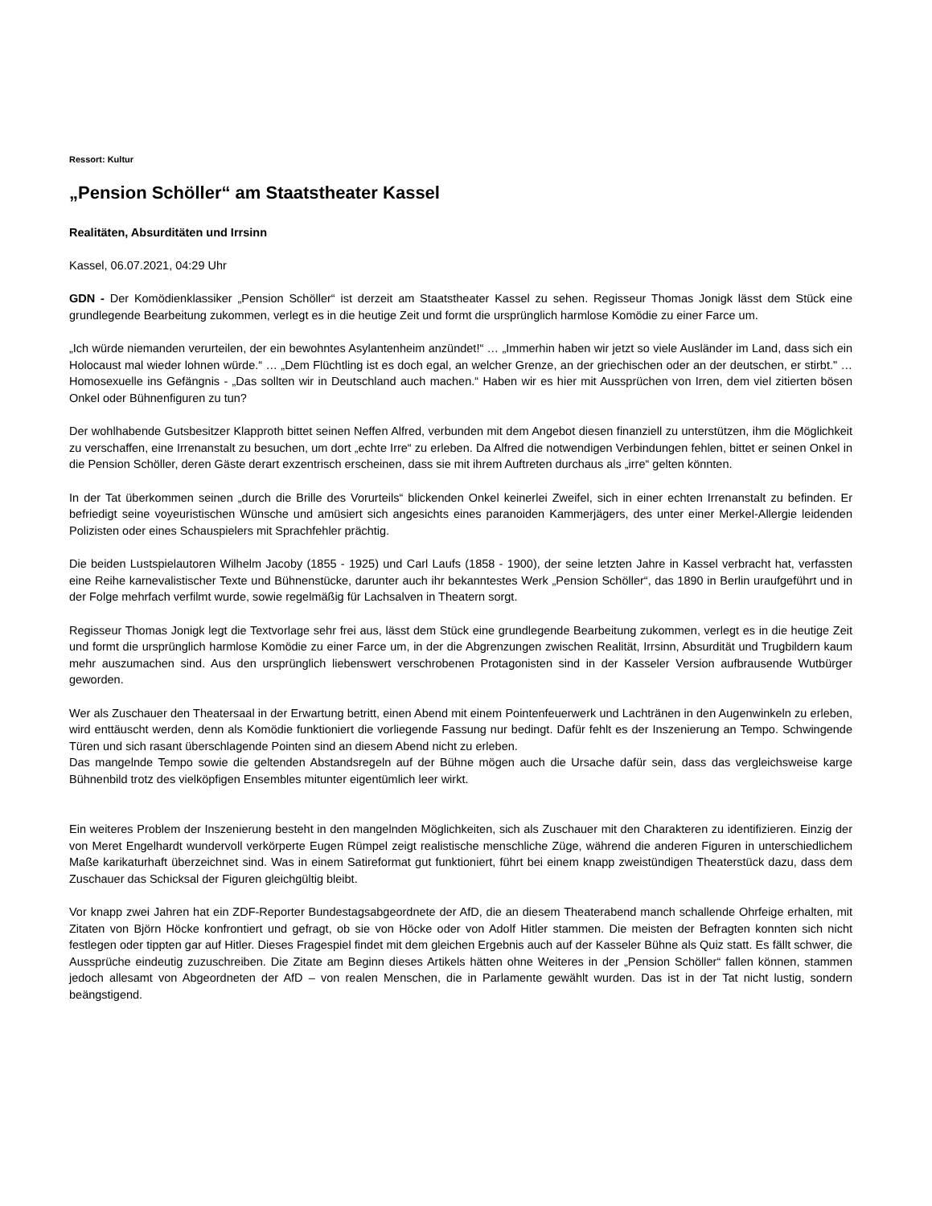Ressort: Kultur
„Pension Schöller“ am Staatstheater Kassel
Realitäten, Absurditäten und Irrsinn
Kassel, 06.07.2021, 04:29 Uhr
GDN - Der Komödienklassiker „Pension Schöller“ ist derzeit am Staatstheater Kassel zu sehen. Regisseur Thomas Jonigk lässt dem Stück eine grundlegende Bearbeitung zukommen, verlegt es in die heutige Zeit und formt die ursprünglich harmlose Komödie zu einer Farce um.
„Ich würde niemanden verurteilen, der ein bewohntes Asylantenheim anzündet!“ … „Immerhin haben wir jetzt so viele Ausländer im Land, dass sich ein Holocaust mal wieder lohnen würde.“ … „Dem Flüchtling ist es doch egal, an welcher Grenze, an der griechischen oder an der deutschen, er stirbt." … Homosexuelle ins Gefängnis - „Das sollten wir in Deutschland auch machen.“ Haben wir es hier mit Aussprüchen von Irren, dem viel zitierten bösen Onkel oder Bühnenfiguren zu tun?
Der wohlhabende Gutsbesitzer Klapproth bittet seinen Neffen Alfred, verbunden mit dem Angebot diesen finanziell zu unterstützen, ihm die Möglichkeit zu verschaffen, eine Irrenanstalt zu besuchen, um dort „echte Irre“ zu erleben. Da Alfred die notwendigen Verbindungen fehlen, bittet er seinen Onkel in die Pension Schöller, deren Gäste derart exzentrisch erscheinen, dass sie mit ihrem Auftreten durchaus als „irre“ gelten könnten.
In der Tat überkommen seinen „durch die Brille des Vorurteils“ blickenden Onkel keinerlei Zweifel, sich in einer echten Irrenanstalt zu befinden. Er befriedigt seine voyeuristischen Wünsche und amüsiert sich angesichts eines paranoiden Kammerjägers, des unter einer Merkel-Allergie leidenden Polizisten oder eines Schauspielers mit Sprachfehler prächtig.
Die beiden Lustspielautoren Wilhelm Jacoby (1855 - 1925) und Carl Laufs (1858 - 1900), der seine letzten Jahre in Kassel verbracht hat, verfassten eine Reihe karnevalistischer Texte und Bühnenstücke, darunter auch ihr bekanntestes Werk „Pension Schöller“, das 1890 in Berlin uraufgeführt und in der Folge mehrfach verfilmt wurde, sowie regelmäßig für Lachsalven in Theatern sorgt.
Regisseur Thomas Jonigk legt die Textvorlage sehr frei aus, lässt dem Stück eine grundlegende Bearbeitung zukommen, verlegt es in die heutige Zeit und formt die ursprünglich harmlose Komödie zu einer Farce um, in der die Abgrenzungen zwischen Realität, Irrsinn, Absurdität und Trugbildern kaum mehr auszumachen sind. Aus den ursprünglich liebenswert verschrobenen Protagonisten sind in der Kasseler Version aufbrausende Wutbürger geworden.
Wer als Zuschauer den Theatersaal in der Erwartung betritt, einen Abend mit einem Pointenfeuerwerk und Lachtränen in den Augenwinkeln zu erleben, wird enttäuscht werden, denn als Komödie funktioniert die vorliegende Fassung nur bedingt. Dafür fehlt es der Inszenierung an Tempo. Schwingende Türen und sich rasant überschlagende Pointen sind an diesem Abend nicht zu erleben.
Das mangelnde Tempo sowie die geltenden Abstandsregeln auf der Bühne mögen auch die Ursache dafür sein, dass das vergleichsweise karge Bühnenbild trotz des vielköpfigen Ensembles mitunter eigentümlich leer wirkt.
Ein weiteres Problem der Inszenierung besteht in den mangelnden Möglichkeiten, sich als Zuschauer mit den Charakteren zu identifizieren. Einzig der von Meret Engelhardt wundervoll verkörperte Eugen Rümpel zeigt realistische menschliche Züge, während die anderen Figuren in unterschiedlichem Maße karikaturhaft überzeichnet sind. Was in einem Satireformat gut funktioniert, führt bei einem knapp zweistündigen Theaterstück dazu, dass dem Zuschauer das Schicksal der Figuren gleichgültig bleibt.
Vor knapp zwei Jahren hat ein ZDF-Reporter Bundestagsabgeordnete der AfD, die an diesem Theaterabend manch schallende Ohrfeige erhalten, mit Zitaten von Björn Höcke konfrontiert und gefragt, ob sie von Höcke oder von Adolf Hitler stammen. Die meisten der Befragten konnten sich nicht festlegen oder tippten gar auf Hitler. Dieses Fragespiel findet mit dem gleichen Ergebnis auch auf der Kasseler Bühne als Quiz statt. Es fällt schwer, die Aussprüche eindeutig zuzuschreiben. Die Zitate am Beginn dieses Artikels hätten ohne Weiteres in der „Pension Schöller“ fallen können, stammen jedoch allesamt von Abgeordneten der AfD – von realen Menschen, die in Parlamente gewählt wurden. Das ist in der Tat nicht lustig, sondern beängstigend.